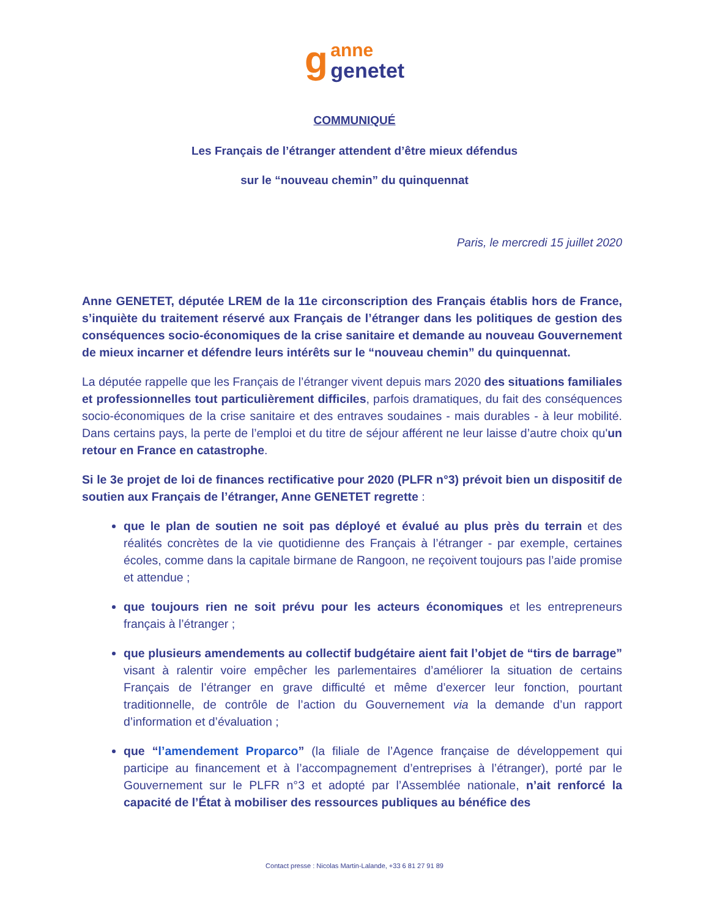g anne
genetet
COMMUNIQUÉ
Les Français de l’étranger attendent d’être mieux défendus
sur le “nouveau chemin” du quinquennat
Paris, le mercredi 15 juillet 2020
Anne GENETET, députée LREM de la 11e circonscription des Français établis hors de France, s’inquiète du traitement réservé aux Français de l’étranger dans les politiques de gestion des conséquences socio-économiques de la crise sanitaire et demande au nouveau Gouvernement de mieux incarner et défendre leurs intérêts sur le “nouveau chemin” du quinquennat.
La députée rappelle que les Français de l’étranger vivent depuis mars 2020 des situations familiales et professionnelles tout particulièrement difficiles, parfois dramatiques, du fait des conséquences socio-économiques de la crise sanitaire et des entraves soudaines - mais durables - à leur mobilité. Dans certains pays, la perte de l’emploi et du titre de séjour afférent ne leur laisse d’autre choix qu'un retour en France en catastrophe.
Si le 3e projet de loi de finances rectificative pour 2020 (PLFR n°3) prévoit bien un dispositif de soutien aux Français de l’étranger, Anne GENETET regrette :
que le plan de soutien ne soit pas déployé et évalué au plus près du terrain et des réalités concrètes de la vie quotidienne des Français à l’étranger - par exemple, certaines écoles, comme dans la capitale birmane de Rangoon, ne reçoivent toujours pas l’aide promise et attendue ;
que toujours rien ne soit prévu pour les acteurs économiques et les entrepreneurs français à l’étranger ;
que plusieurs amendements au collectif budgétaire aient fait l’objet de “tirs de barrage” visant à ralentir voire empêcher les parlementaires d’améliorer la situation de certains Français de l’étranger en grave difficulté et même d’exercer leur fonction, pourtant traditionnelle, de contrôle de l’action du Gouvernement via la demande d’un rapport d’information et d’évaluation ;
que “l’amendement Proparco” (la filiale de l’Agence française de développement qui participe au financement et à l’accompagnement d’entreprises à l’étranger), porté par le Gouvernement sur le PLFR n°3 et adopté par l’Assemblée nationale, n’ait renforcé la capacité de l’État à mobiliser des ressources publiques au bénéfice des
Contact presse : Nicolas Martin-Lalande, +33 6 81 27 91 89